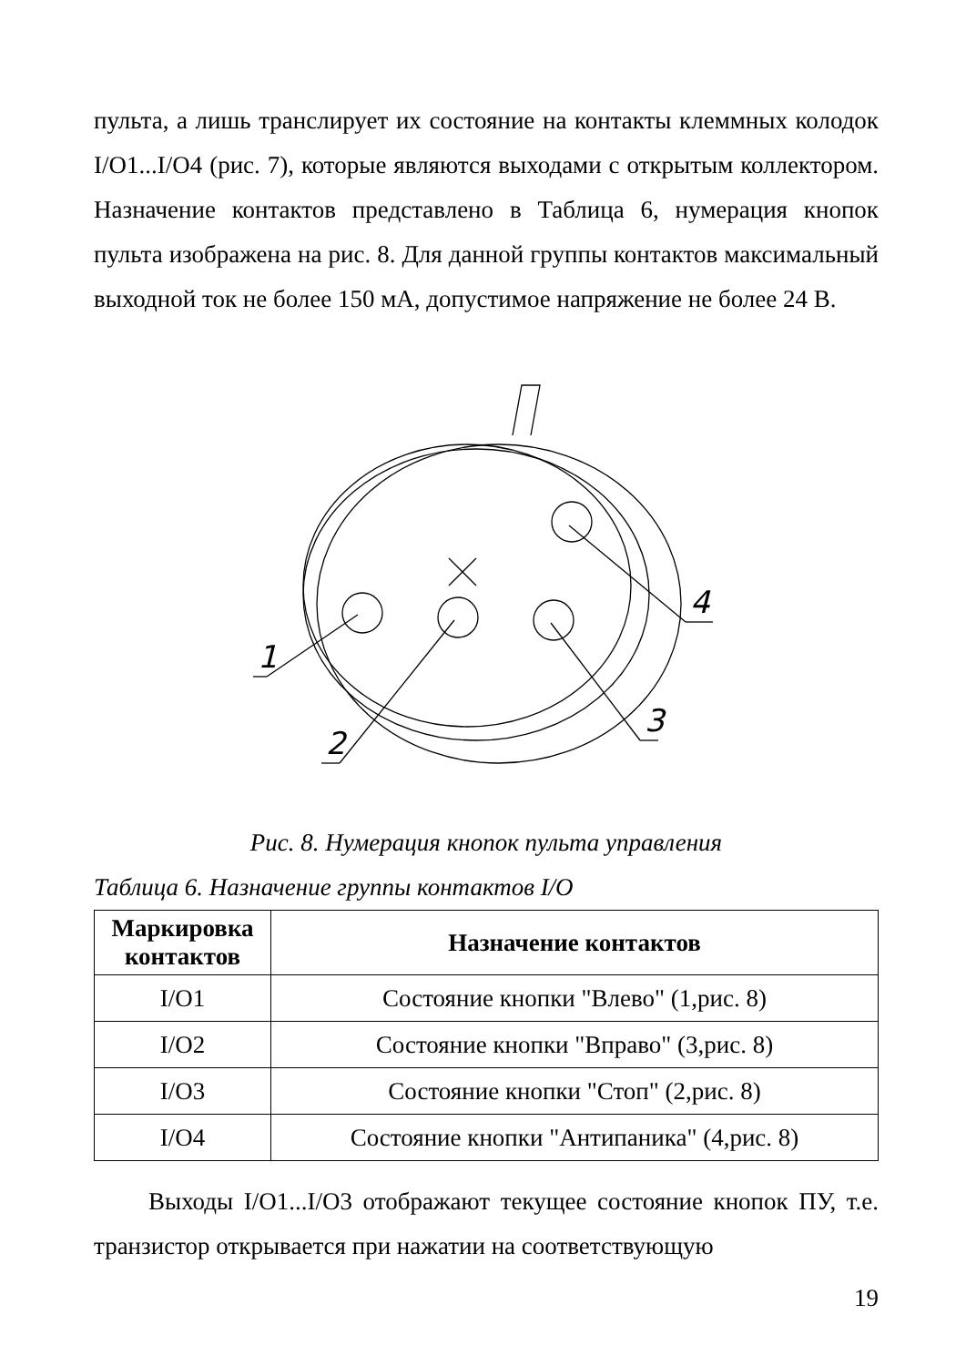пульта, а лишь транслирует их состояние на контакты клеммных колодок I/O1...I/O4 (рис. 7), которые являются выходами с открытым коллектором. Назначение контактов представлено в Таблица 6, нумерация кнопок пульта изображена на рис. 8. Для данной группы контактов максимальный выходной ток не более 150 мА, допустимое напряжение не более 24 В.
1
2
3
4
Рис. 8. Нумерация кнопок пульта управления
Таблица 6. Назначение группы контактов I/O
| Маркировка контактов | Назначение контактов |
| --- | --- |
| I/O1 | Состояние кнопки "Влево" (1,рис. 8) |
| I/O2 | Состояние кнопки "Вправо" (3,рис. 8) |
| I/O3 | Состояние кнопки "Стоп" (2,рис. 8) |
| I/O4 | Состояние кнопки "Антипаника" (4,рис. 8) |
Выходы I/O1...I/O3 отображают текущее состояние кнопок ПУ, т.е. транзистор открывается при нажатии на соответствующую
19